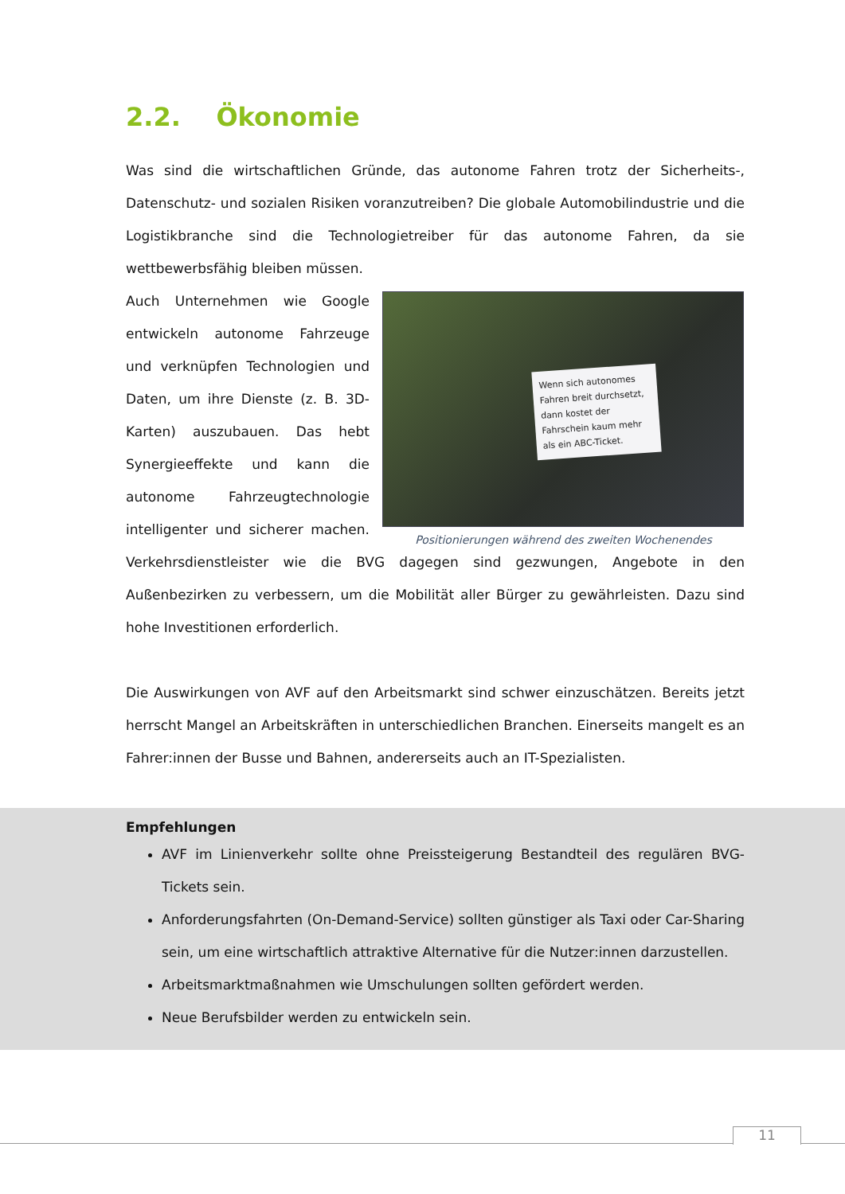2.2. Ökonomie
Was sind die wirtschaftlichen Gründe, das autonome Fahren trotz der Sicherheits-, Datenschutz- und sozialen Risiken voranzutreiben? Die globale Automobilindustrie und die Logistikbranche sind die Technologietreiber für das autonome Fahren, da sie wettbewerbsfähig bleiben müssen.
Wenn sich autonomes Fahren breit durchsetzt, dann kostet der Fahrschein kaum mehr als ein ABC-Ticket.
Positionierungen während des zweiten Wochenendes
Auch Unternehmen wie Google entwickeln autonome Fahrzeuge und verknüpfen Technologien und Daten, um ihre Dienste (z. B. 3D-Karten) auszubauen. Das hebt Synergieeffekte und kann die autonome Fahrzeugtechnologie intelligenter und sicherer machen. Verkehrsdienstleister wie die BVG dagegen sind gezwungen, Angebote in den Außenbezirken zu verbessern, um die Mobilität aller Bürger zu gewährleisten. Dazu sind hohe Investitionen erforderlich.
Die Auswirkungen von AVF auf den Arbeitsmarkt sind schwer einzuschätzen. Bereits jetzt herrscht Mangel an Arbeitskräften in unterschiedlichen Branchen. Einerseits mangelt es an Fahrer:innen der Busse und Bahnen, andererseits auch an IT-Spezialisten.
Empfehlungen
AVF im Linienverkehr sollte ohne Preissteigerung Bestandteil des regulären BVG-Tickets sein.
Anforderungsfahrten (On-Demand-Service) sollten günstiger als Taxi oder Car-Sharing sein, um eine wirtschaftlich attraktive Alternative für die Nutzer:innen darzustellen.
Arbeitsmarktmaßnahmen wie Umschulungen sollten gefördert werden.
Neue Berufsbilder werden zu entwickeln sein.
11